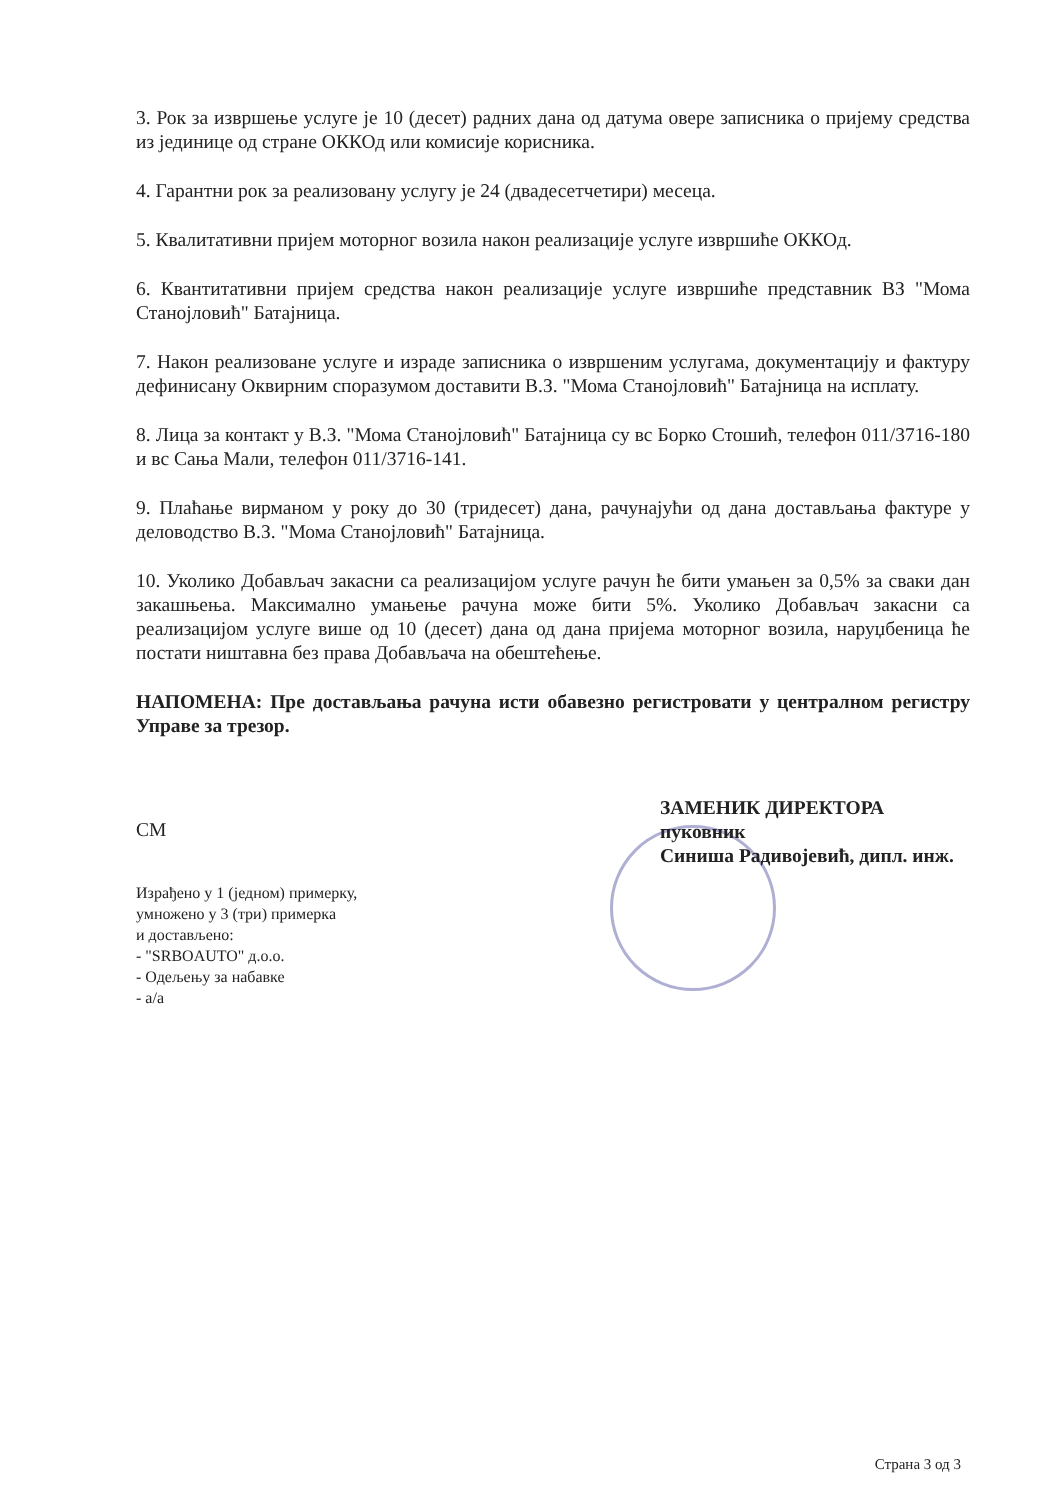3. Рок за извршење услуге је 10 (десет) радних дана од датума овере записника о пријему средства из јединице од стране ОККОд или комисије корисника.
4. Гарантни рок за реализовану услугу је 24 (двадесетчетири) месеца.
5. Квалитативни пријем моторног возила након реализације услуге извршиће ОККОд.
6. Квантитативни пријем средства након реализације услуге извршиће представник ВЗ "Мома Станојловић" Батајница.
7. Након реализоване услуге и израде записника о извршеним услугама, документацију и фактуру дефинисану Оквирним споразумом доставити В.З. "Мома Станојловић" Батајница на исплату.
8. Лица за контакт у В.З. "Мома Станојловић" Батајница су вс Борко Стошић, телефон 011/3716-180 и вс Сања Мали, телефон 011/3716-141.
9. Плаћање вирманом у року до 30 (тридесет) дана, рачунајући од дана достављања фактуре у деловодство В.З. "Мома Станојловић" Батајница.
10. Уколико Добављач закасни са реализацијом услуге рачун ће бити умањен за 0,5% за сваки дан закашњења. Максимално умањење рачуна може бити 5%. Уколико Добављач закасни са реализацијом услуге више од 10 (десет) дана од дана пријема моторног возила, наруџбеница ће постати ништавна без права Добављача на обештећење.
НАПОМЕНА: Пре достављања рачуна исти обавезно регистровати у централном регистру Управе за трезор.
СМ
Израђено у 1 (једном) примерку,
умножено у 3 (три) примерка
и достављено:
- "SRBOAUTO" д.о.о.
- Одељењу за набавке
- а/а
ЗАМЕНИК ДИРЕКТОРА
пуковник
Синиша Радивојевић, дипл. инж.
Страна 3 од 3